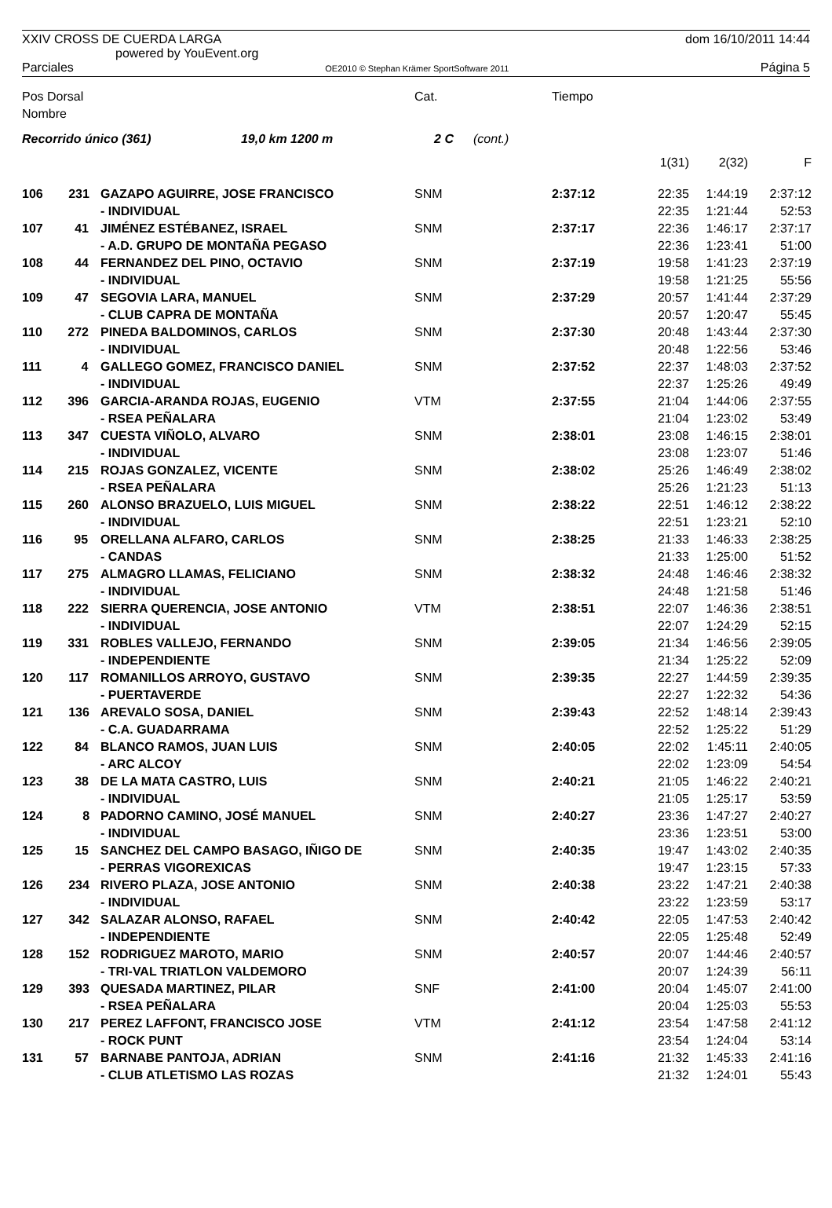XXIV CROSS DE CUERDA LARGA dom 16/10/2011 14:44
powered by YouEvent.org
Parciales OE2010 © Stephan Krämer SportSoftware 2011 Página 5
| Pos Dorsal Nombre | | Cat. | | Tiempo | | | |
| --- | --- | --- | --- | --- | --- | --- | --- |
| Recorrido único (361) 19,0 km 1200 m | | 2 C | (cont.) | | | | |
| | | | | | 1(31) | 2(32) | F |
| 106 231 | GAZAPO AGUIRRE, JOSE FRANCISCO - INDIVIDUAL | SNM | | 2:37:12 | 22:35 22:35 | 1:44:19 1:21:44 | 2:37:12 52:53 |
| 107 41 | JIMÉNEZ ESTÉBANEZ, ISRAEL - A.D. GRUPO DE MONTAÑA PEGASO | SNM | | 2:37:17 | 22:36 22:36 | 1:46:17 1:23:41 | 2:37:17 51:00 |
| 108 44 | FERNANDEZ DEL PINO, OCTAVIO - INDIVIDUAL | SNM | | 2:37:19 | 19:58 19:58 | 1:41:23 1:21:25 | 2:37:19 55:56 |
| 109 47 | SEGOVIA LARA, MANUEL - CLUB CAPRA DE MONTAÑA | SNM | | 2:37:29 | 20:57 20:57 | 1:41:44 1:20:47 | 2:37:29 55:45 |
| 110 272 | PINEDA BALDOMINOS, CARLOS - INDIVIDUAL | SNM | | 2:37:30 | 20:48 20:48 | 1:43:44 1:22:56 | 2:37:30 53:46 |
| 111 4 | GALLEGO GOMEZ, FRANCISCO DANIEL - INDIVIDUAL | SNM | | 2:37:52 | 22:37 22:37 | 1:48:03 1:25:26 | 2:37:52 49:49 |
| 112 396 | GARCIA-ARANDA ROJAS, EUGENIO - RSEA PEÑALARA | VTM | | 2:37:55 | 21:04 21:04 | 1:44:06 1:23:02 | 2:37:55 53:49 |
| 113 347 | CUESTA VIÑOLO, ALVARO - INDIVIDUAL | SNM | | 2:38:01 | 23:08 23:08 | 1:46:15 1:23:07 | 2:38:01 51:46 |
| 114 215 | ROJAS GONZALEZ, VICENTE - RSEA PEÑALARA | SNM | | 2:38:02 | 25:26 25:26 | 1:46:49 1:21:23 | 2:38:02 51:13 |
| 115 260 | ALONSO BRAZUELO, LUIS MIGUEL - INDIVIDUAL | SNM | | 2:38:22 | 22:51 22:51 | 1:46:12 1:23:21 | 2:38:22 52:10 |
| 116 95 | ORELLANA ALFARO, CARLOS - CANDAS | SNM | | 2:38:25 | 21:33 21:33 | 1:46:33 1:25:00 | 2:38:25 51:52 |
| 117 275 | ALMAGRO LLAMAS, FELICIANO - INDIVIDUAL | SNM | | 2:38:32 | 24:48 24:48 | 1:46:46 1:21:58 | 2:38:32 51:46 |
| 118 222 | SIERRA QUERENCIA, JOSE ANTONIO - INDIVIDUAL | VTM | | 2:38:51 | 22:07 22:07 | 1:46:36 1:24:29 | 2:38:51 52:15 |
| 119 331 | ROBLES VALLEJO, FERNANDO - INDEPENDIENTE | SNM | | 2:39:05 | 21:34 21:34 | 1:46:56 1:25:22 | 2:39:05 52:09 |
| 120 117 | ROMANILLOS ARROYO, GUSTAVO - PUERTAVERDE | SNM | | 2:39:35 | 22:27 22:27 | 1:44:59 1:22:32 | 2:39:35 54:36 |
| 121 136 | AREVALO SOSA, DANIEL - C.A. GUADARRAMA | SNM | | 2:39:43 | 22:52 22:52 | 1:48:14 1:25:22 | 2:39:43 51:29 |
| 122 84 | BLANCO RAMOS, JUAN LUIS - ARC ALCOY | SNM | | 2:40:05 | 22:02 22:02 | 1:45:11 1:23:09 | 2:40:05 54:54 |
| 123 38 | DE LA MATA CASTRO, LUIS - INDIVIDUAL | SNM | | 2:40:21 | 21:05 21:05 | 1:46:22 1:25:17 | 2:40:21 53:59 |
| 124 8 | PADORNO CAMINO, JOSÉ MANUEL - INDIVIDUAL | SNM | | 2:40:27 | 23:36 23:36 | 1:47:27 1:23:51 | 2:40:27 53:00 |
| 125 15 | SANCHEZ DEL CAMPO BASAGO, IÑIGO DE - PERRAS VIGOREXICAS | SNM | | 2:40:35 | 19:47 19:47 | 1:43:02 1:23:15 | 2:40:35 57:33 |
| 126 234 | RIVERO PLAZA, JOSE ANTONIO - INDIVIDUAL | SNM | | 2:40:38 | 23:22 23:22 | 1:47:21 1:23:59 | 2:40:38 53:17 |
| 127 342 | SALAZAR ALONSO, RAFAEL - INDEPENDIENTE | SNM | | 2:40:42 | 22:05 22:05 | 1:47:53 1:25:48 | 2:40:42 52:49 |
| 128 152 | RODRIGUEZ MAROTO, MARIO - TRI-VAL TRIATLON VALDEMORO | SNM | | 2:40:57 | 20:07 20:07 | 1:44:46 1:24:39 | 2:40:57 56:11 |
| 129 393 | QUESADA MARTINEZ, PILAR - RSEA PEÑALARA | SNF | | 2:41:00 | 20:04 20:04 | 1:45:07 1:25:03 | 2:41:00 55:53 |
| 130 217 | PEREZ LAFFONT, FRANCISCO JOSE - ROCK PUNT | VTM | | 2:41:12 | 23:54 23:54 | 1:47:58 1:24:04 | 2:41:12 53:14 |
| 131 57 | BARNABE PANTOJA, ADRIAN - CLUB ATLETISMO LAS ROZAS | SNM | | 2:41:16 | 21:32 21:32 | 1:45:33 1:24:01 | 2:41:16 55:43 |